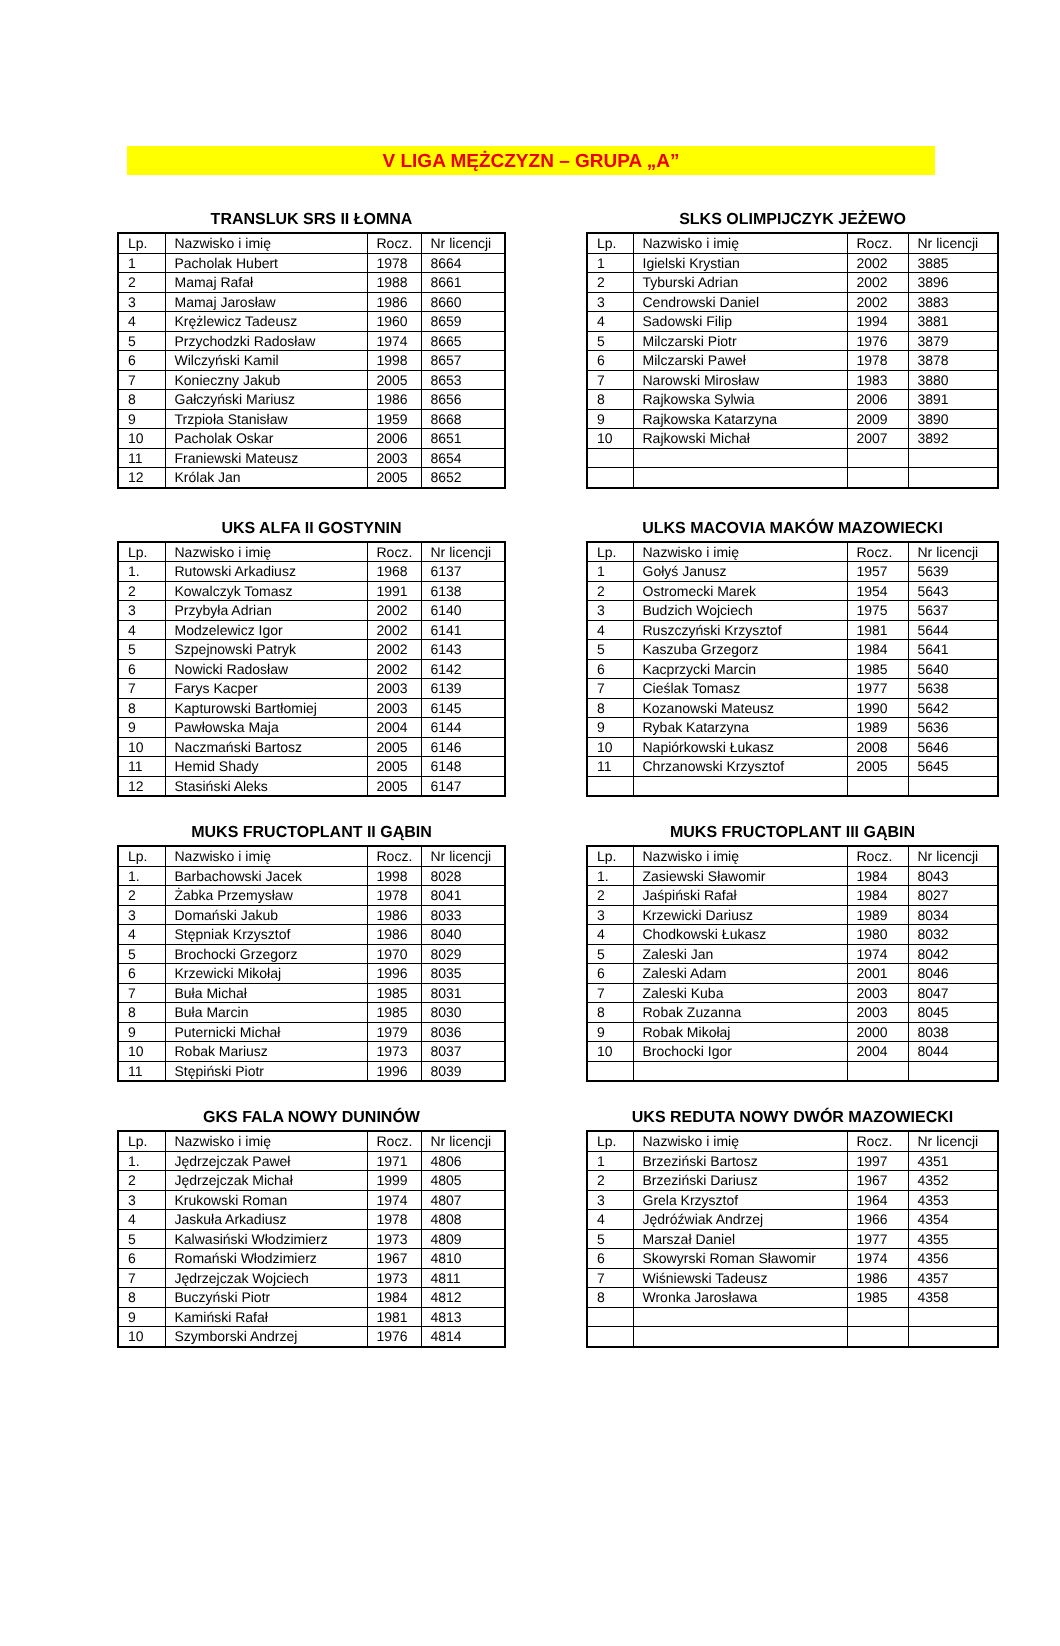V LIGA MĘŻCZYZN – GRUPA „A”
TRANSLUK SRS II ŁOMNA
| Lp. | Nazwisko i imię | Rocz. | Nr licencji |
| --- | --- | --- | --- |
| 1 | Pacholak Hubert | 1978 | 8664 |
| 2 | Mamaj Rafał | 1988 | 8661 |
| 3 | Mamaj Jarosław | 1986 | 8660 |
| 4 | Krężlewicz Tadeusz | 1960 | 8659 |
| 5 | Przychodzki Radosław | 1974 | 8665 |
| 6 | Wilczyński Kamil | 1998 | 8657 |
| 7 | Konieczny Jakub | 2005 | 8653 |
| 8 | Gałczyński Mariusz | 1986 | 8656 |
| 9 | Trzpioła Stanisław | 1959 | 8668 |
| 10 | Pacholak Oskar | 2006 | 8651 |
| 11 | Franiewski Mateusz | 2003 | 8654 |
| 12 | Królak Jan | 2005 | 8652 |
SLKS OLIMPIJCZYK JEŻEWO
| Lp. | Nazwisko i imię | Rocz. | Nr licencji |
| --- | --- | --- | --- |
| 1 | Igielski Krystian | 2002 | 3885 |
| 2 | Tyburski Adrian | 2002 | 3896 |
| 3 | Cendrowski Daniel | 2002 | 3883 |
| 4 | Sadowski Filip | 1994 | 3881 |
| 5 | Milczarski Piotr | 1976 | 3879 |
| 6 | Milczarski Paweł | 1978 | 3878 |
| 7 | Narowski Mirosław | 1983 | 3880 |
| 8 | Rajkowska Sylwia | 2006 | 3891 |
| 9 | Rajkowska Katarzyna | 2009 | 3890 |
| 10 | Rajkowski Michał | 2007 | 3892 |
UKS ALFA II GOSTYNIN
| Lp. | Nazwisko i imię | Rocz. | Nr licencji |
| --- | --- | --- | --- |
| 1. | Rutowski Arkadiusz | 1968 | 6137 |
| 2 | Kowalczyk Tomasz | 1991 | 6138 |
| 3 | Przybyła Adrian | 2002 | 6140 |
| 4 | Modzelewicz Igor | 2002 | 6141 |
| 5 | Szpejnowski Patryk | 2002 | 6143 |
| 6 | Nowicki Radosław | 2002 | 6142 |
| 7 | Farys Kacper | 2003 | 6139 |
| 8 | Kapturowski Bartłomiej | 2003 | 6145 |
| 9 | Pawłowska Maja | 2004 | 6144 |
| 10 | Naczmański Bartosz | 2005 | 6146 |
| 11 | Hemid Shady | 2005 | 6148 |
| 12 | Stasiński Aleks | 2005 | 6147 |
ULKS MACOVIA MAKÓW MAZOWIECKI
| Lp. | Nazwisko i imię | Rocz. | Nr licencji |
| --- | --- | --- | --- |
| 1 | Gołyś Janusz | 1957 | 5639 |
| 2 | Ostromecki Marek | 1954 | 5643 |
| 3 | Budzich Wojciech | 1975 | 5637 |
| 4 | Ruszczyński Krzysztof | 1981 | 5644 |
| 5 | Kaszuba Grzegorz | 1984 | 5641 |
| 6 | Kacprzycki Marcin | 1985 | 5640 |
| 7 | Cieślak Tomasz | 1977 | 5638 |
| 8 | Kozanowski Mateusz | 1990 | 5642 |
| 9 | Rybak Katarzyna | 1989 | 5636 |
| 10 | Napiórkowski Łukasz | 2008 | 5646 |
| 11 | Chrzanowski Krzysztof | 2005 | 5645 |
MUKS FRUCTOPLANT II GĄBIN
| Lp. | Nazwisko i imię | Rocz. | Nr licencji |
| --- | --- | --- | --- |
| 1. | Barbachowski Jacek | 1998 | 8028 |
| 2 | Żabka Przemysław | 1978 | 8041 |
| 3 | Domański Jakub | 1986 | 8033 |
| 4 | Stępniak Krzysztof | 1986 | 8040 |
| 5 | Brochocki Grzegorz | 1970 | 8029 |
| 6 | Krzewicki Mikołaj | 1996 | 8035 |
| 7 | Buła Michał | 1985 | 8031 |
| 8 | Buła Marcin | 1985 | 8030 |
| 9 | Puternicki Michał | 1979 | 8036 |
| 10 | Robak Mariusz | 1973 | 8037 |
| 11 | Stępiński Piotr | 1996 | 8039 |
MUKS FRUCTOPLANT III GĄBIN
| Lp. | Nazwisko i imię | Rocz. | Nr licencji |
| --- | --- | --- | --- |
| 1. | Zasiewski Sławomir | 1984 | 8043 |
| 2 | Jaśpiński Rafał | 1984 | 8027 |
| 3 | Krzewicki Dariusz | 1989 | 8034 |
| 4 | Chodkowski Łukasz | 1980 | 8032 |
| 5 | Zaleski Jan | 1974 | 8042 |
| 6 | Zaleski Adam | 2001 | 8046 |
| 7 | Zaleski Kuba | 2003 | 8047 |
| 8 | Robak Zuzanna | 2003 | 8045 |
| 9 | Robak Mikołaj | 2000 | 8038 |
| 10 | Brochocki Igor | 2004 | 8044 |
GKS FALA NOWY DUNINÓW
| Lp. | Nazwisko i imię | Rocz. | Nr licencji |
| --- | --- | --- | --- |
| 1. | Jędrzejczak Paweł | 1971 | 4806 |
| 2 | Jędrzejczak Michał | 1999 | 4805 |
| 3 | Krukowski Roman | 1974 | 4807 |
| 4 | Jaskuła Arkadiusz | 1978 | 4808 |
| 5 | Kalwasiński Włodzimierz | 1973 | 4809 |
| 6 | Romański Włodzimierz | 1967 | 4810 |
| 7 | Jędrzejczak Wojciech | 1973 | 4811 |
| 8 | Buczyński Piotr | 1984 | 4812 |
| 9 | Kamiński Rafał | 1981 | 4813 |
| 10 | Szymborski Andrzej | 1976 | 4814 |
UKS REDUTA NOWY DWÓR MAZOWIECKI
| Lp. | Nazwisko i imię | Rocz. | Nr licencji |
| --- | --- | --- | --- |
| 1 | Brzeziński Bartosz | 1997 | 4351 |
| 2 | Brzeziński Dariusz | 1967 | 4352 |
| 3 | Grela Krzysztof | 1964 | 4353 |
| 4 | Jędróźwiak Andrzej | 1966 | 4354 |
| 5 | Marszał Daniel | 1977 | 4355 |
| 6 | Skowyrski Roman Sławomir | 1974 | 4356 |
| 7 | Wiśniewski Tadeusz | 1986 | 4357 |
| 8 | Wronka Jarosława | 1985 | 4358 |